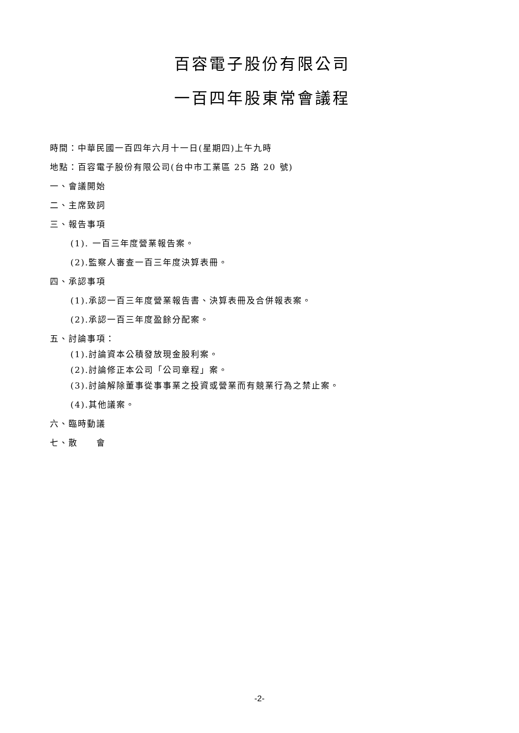百容電子股份有限公司
一百四年股東常會議程
時間：中華民國一百四年六月十一日(星期四)上午九時
地點：百容電子股份有限公司(台中市工業區 25 路 20 號)
一、會議開始
二、主席致詞
三、報告事項
(1). 一百三年度營業報告案。
(2).監察人審查一百三年度決算表冊。
四、承認事項
(1).承認一百三年度營業報告書、決算表冊及合併報表案。
(2).承認一百三年度盈餘分配案。
五、討論事項：
(1).討論資本公積發放現金股利案。
(2).討論修正本公司「公司章程」案。
(3).討論解除董事從事事業之投資或營業而有競業行為之禁止案。
(4).其他議案。
六、臨時動議
七、散　　會
-2-